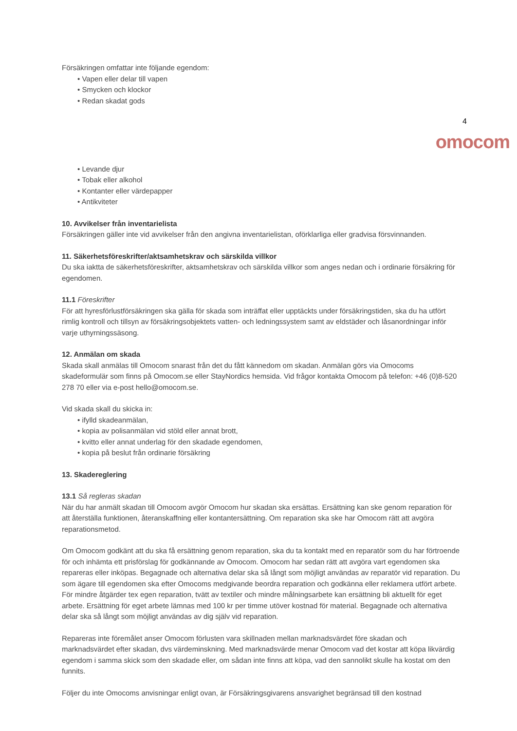Försäkringen omfattar inte följande egendom:
• Vapen eller delar till vapen
• Smycken och klockor
• Redan skadat gods
4
omocom
• Levande djur
• Tobak eller alkohol
• Kontanter eller värdepapper
• Antikviteter
10. Avvikelser från inventarielista
Försäkringen gäller inte vid avvikelser från den angivna inventarielistan, oförklarliga eller gradvisa försvinnanden.
11. Säkerhetsföreskrifter/aktsamhetskrav och särskilda villkor
Du ska iaktta de säkerhetsföreskrifter, aktsamhetskrav och särskilda villkor som anges nedan och i ordinarie försäkring för egendomen.
11.1 Föreskrifter
För att hyresförlustförsäkringen ska gälla för skada som inträffat eller upptäckts under försäkringstiden, ska du ha utfört rimlig kontroll och tillsyn av försäkringsobjektets vatten- och ledningssystem samt av eldstäder och låsanordningar inför varje uthyrningssäsong.
12. Anmälan om skada
Skada skall anmälas till Omocom snarast från det du fått kännedom om skadan. Anmälan görs via Omocoms skadeformulär som finns på Omocom.se eller StayNordics hemsida. Vid frågor kontakta Omocom på telefon: +46 (0)8-520 278 70 eller via e-post hello@omocom.se.
Vid skada skall du skicka in:
• ifylld skadeanmälan,
• kopia av polisanmälan vid stöld eller annat brott,
• kvitto eller annat underlag för den skadade egendomen,
• kopia på beslut från ordinarie försäkring
13. Skadereglering
13.1 Så regleras skadan
När du har anmält skadan till Omocom avgör Omocom hur skadan ska ersättas. Ersättning kan ske genom reparation för att återställa funktionen, återanskaffning eller kontantersättning. Om reparation ska ske har Omocom rätt att avgöra reparationsmetod.
Om Omocom godkänt att du ska få ersättning genom reparation, ska du ta kontakt med en reparatör som du har förtroende för och inhämta ett prisförslag för godkännande av Omocom. Omocom har sedan rätt att avgöra vart egendomen ska repareras eller inköpas. Begagnade och alternativa delar ska så långt som möjligt användas av reparatör vid reparation. Du som ägare till egendomen ska efter Omocoms medgivande beordra reparation och godkänna eller reklamera utfört arbete.
För mindre åtgärder tex egen reparation, tvätt av textiler och mindre målningsarbete kan ersättning bli aktuellt för eget arbete. Ersättning för eget arbete lämnas med 100 kr per timme utöver kostnad för material. Begagnade och alternativa delar ska så långt som möjligt användas av dig själv vid reparation.
Repareras inte föremålet anser Omocom förlusten vara skillnaden mellan marknadsvärdet före skadan och marknadsvärdet efter skadan, dvs värdeminskning. Med marknadsvärde menar Omocom vad det kostar att köpa likvärdig egendom i samma skick som den skadade eller, om sådan inte finns att köpa, vad den sannolikt skulle ha kostat om den funnits.
Följer du inte Omocoms anvisningar enligt ovan, är Försäkringsgivarens ansvarighet begränsad till den kostnad